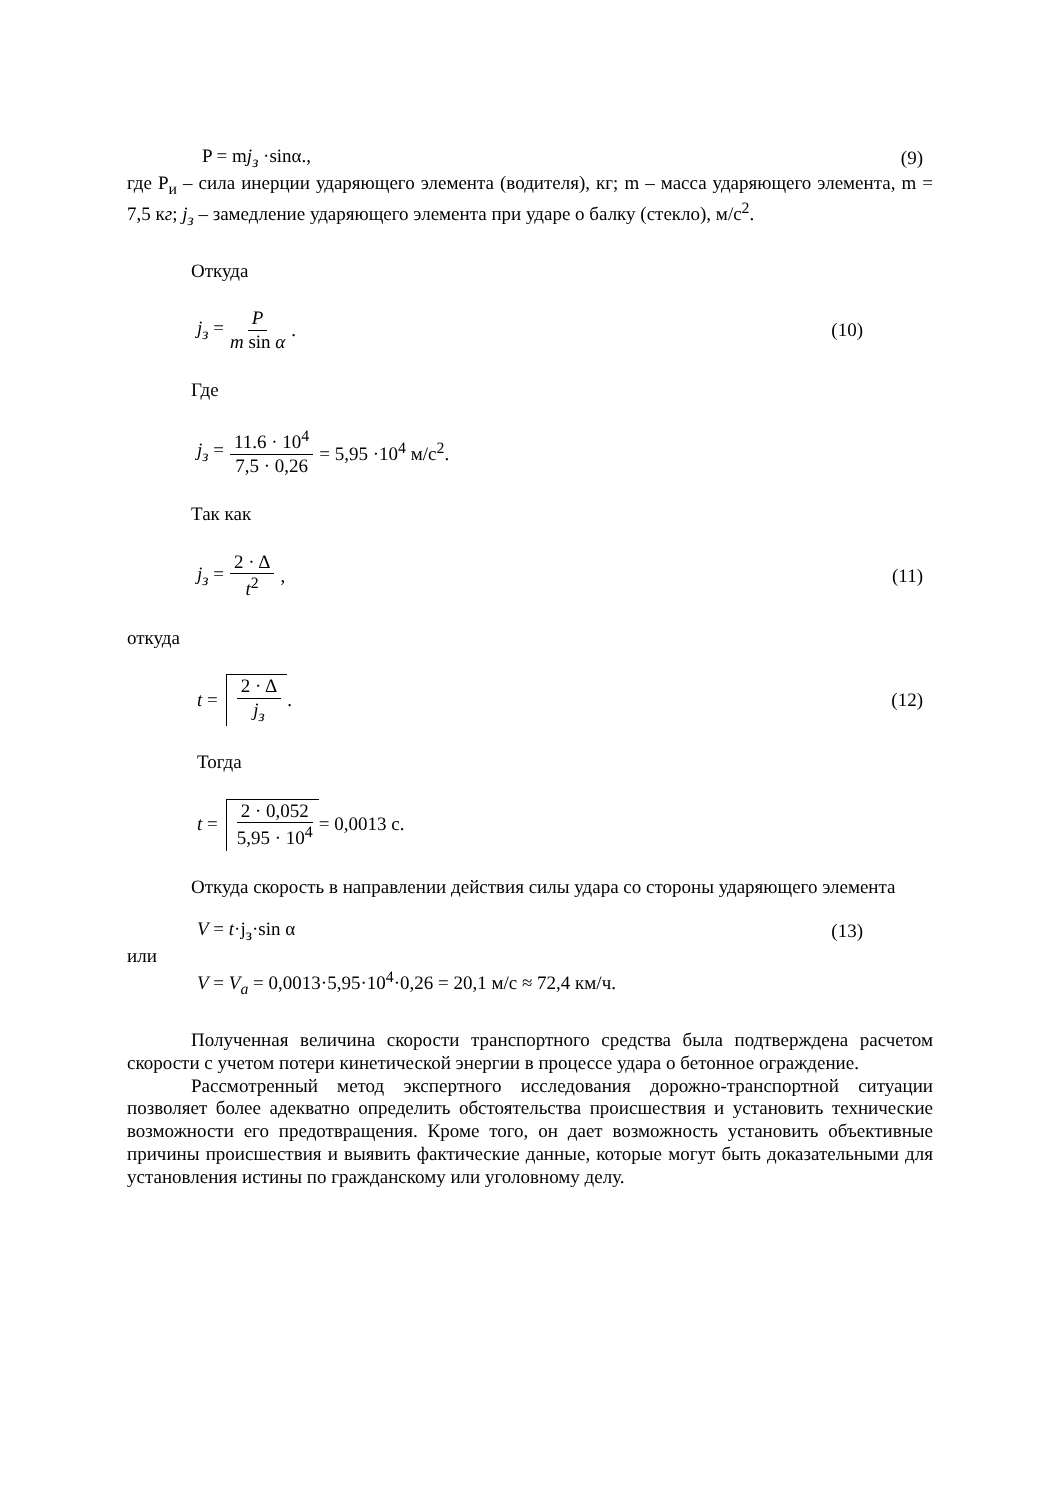P = mj<sub>з</sub> ·sinα., (9)
где Р<sub>и</sub> – сила инерции ударяющего элемента (водителя), кг; m – масса ударяющего элемента, m = 7,5 кг; j<sub>з</sub> – замедление ударяющего элемента при ударе о балку (стекло), м/с<sup>2</sup>.
Откуда
j<sub>з</sub> = P m sin α. (10)
Где
j<sub>з</sub> = 11.6 · 10<sup>4</sup> 7,5 · 0,26 = 5,95 ·10<sup>4</sup> м/с<sup>2</sup>.
Так как
j<sub>з</sub> = 2 · Δ t<sup>2</sup>, (11)
откуда
t = 2 · Δ j<sub>з</sub>. (12)
Тогда
t = 2 · 0,052 5,95 · 10<sup>4</sup> = 0,0013 с.
Откуда скорость в направлении действия силы удара со стороны ударяющего элемента
V = t·j<sub>з</sub>·sin α (13)
или
V = V<sub>a</sub> = 0,0013·5,95·10<sup>4</sup>·0,26 = 20,1 м/с ≈ 72,4 км/ч.
Полученная величина скорости транспортного средства была подтверждена расчетом скорости с учетом потери кинетической энергии в процессе удара о бетонное ограждение.
Рассмотренный метод экспертного исследования дорожно-транспортной ситуации позволяет более адекватно определить обстоятельства происшествия и установить технические возможности его предотвращения. Кроме того, он дает возможность установить объективные причины происшествия и выявить фактические данные, которые могут быть доказательными для установления истины по гражданскому или уголовному делу.